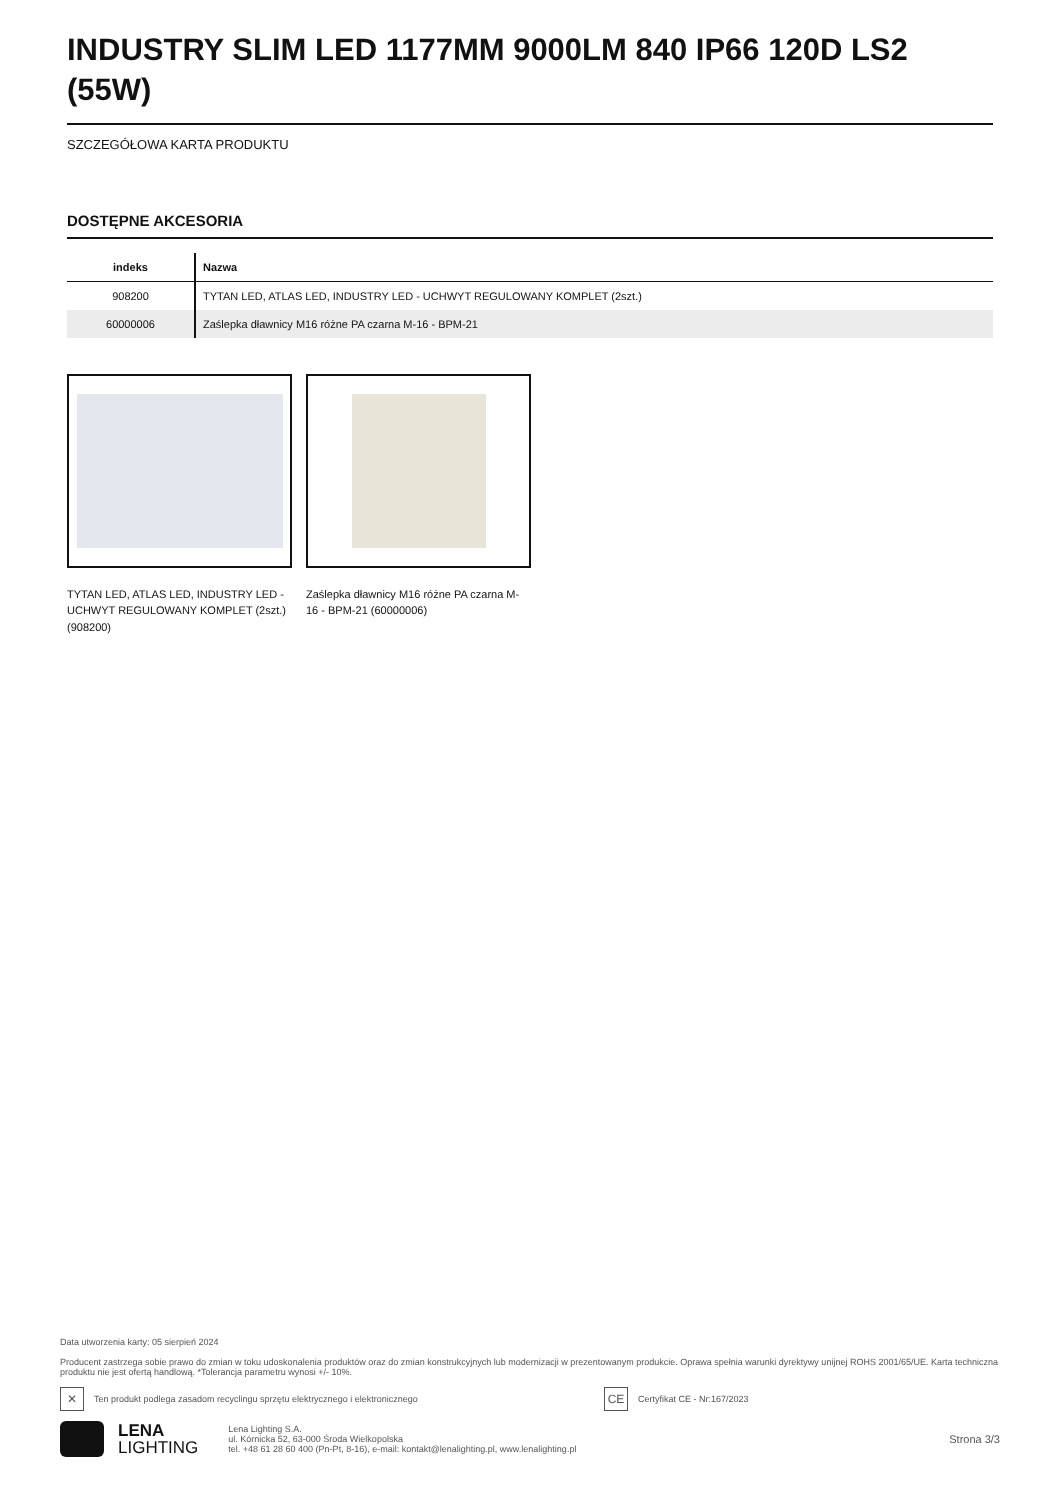INDUSTRY SLIM LED 1177MM 9000LM 840 IP66 120D LS2 (55W)
SZCZEGÓŁOWA KARTA PRODUKTU
DOSTĘPNE AKCESORIA
| indeks | Nazwa |
| --- | --- |
| 908200 | TYTAN LED, ATLAS LED, INDUSTRY LED - UCHWYT REGULOWANY KOMPLET (2szt.) |
| 60000006 | Zaślepka dławnicy M16 różne PA czarna M-16 - BPM-21 |
TYTAN LED, ATLAS LED, INDUSTRY LED - UCHWYT REGULOWANY KOMPLET (2szt.) (908200)
Zaślepka dławnicy M16 różne PA czarna M-16 - BPM-21 (60000006)
Data utworzenia karty: 05 sierpień 2024
Producent zastrzega sobie prawo do zmian w toku udoskonalenia produktów oraz do zmian konstrukcyjnych lub modernizacji w prezentowanym produkcie. Oprawa spełnia warunki dyrektywy unijnej ROHS 2001/65/UE. Karta techniczna produktu nie jest ofertą handlową. *Tolerancja parametru wynosi +/- 10%.
✕
Ten produkt podlega zasadom recyclingu sprzętu elektrycznego i elektronicznego
CE
Certyfikat CE - Nr:167/2023
LENA
LIGHTING
Lena Lighting S.A.
ul. Kórnicka 52, 63-000 Środa Wielkopolska
tel. +48 61 28 60 400 (Pn-Pt, 8-16), e-mail: kontakt@lenalighting.pl, www.lenalighting.pl
Strona 3/3